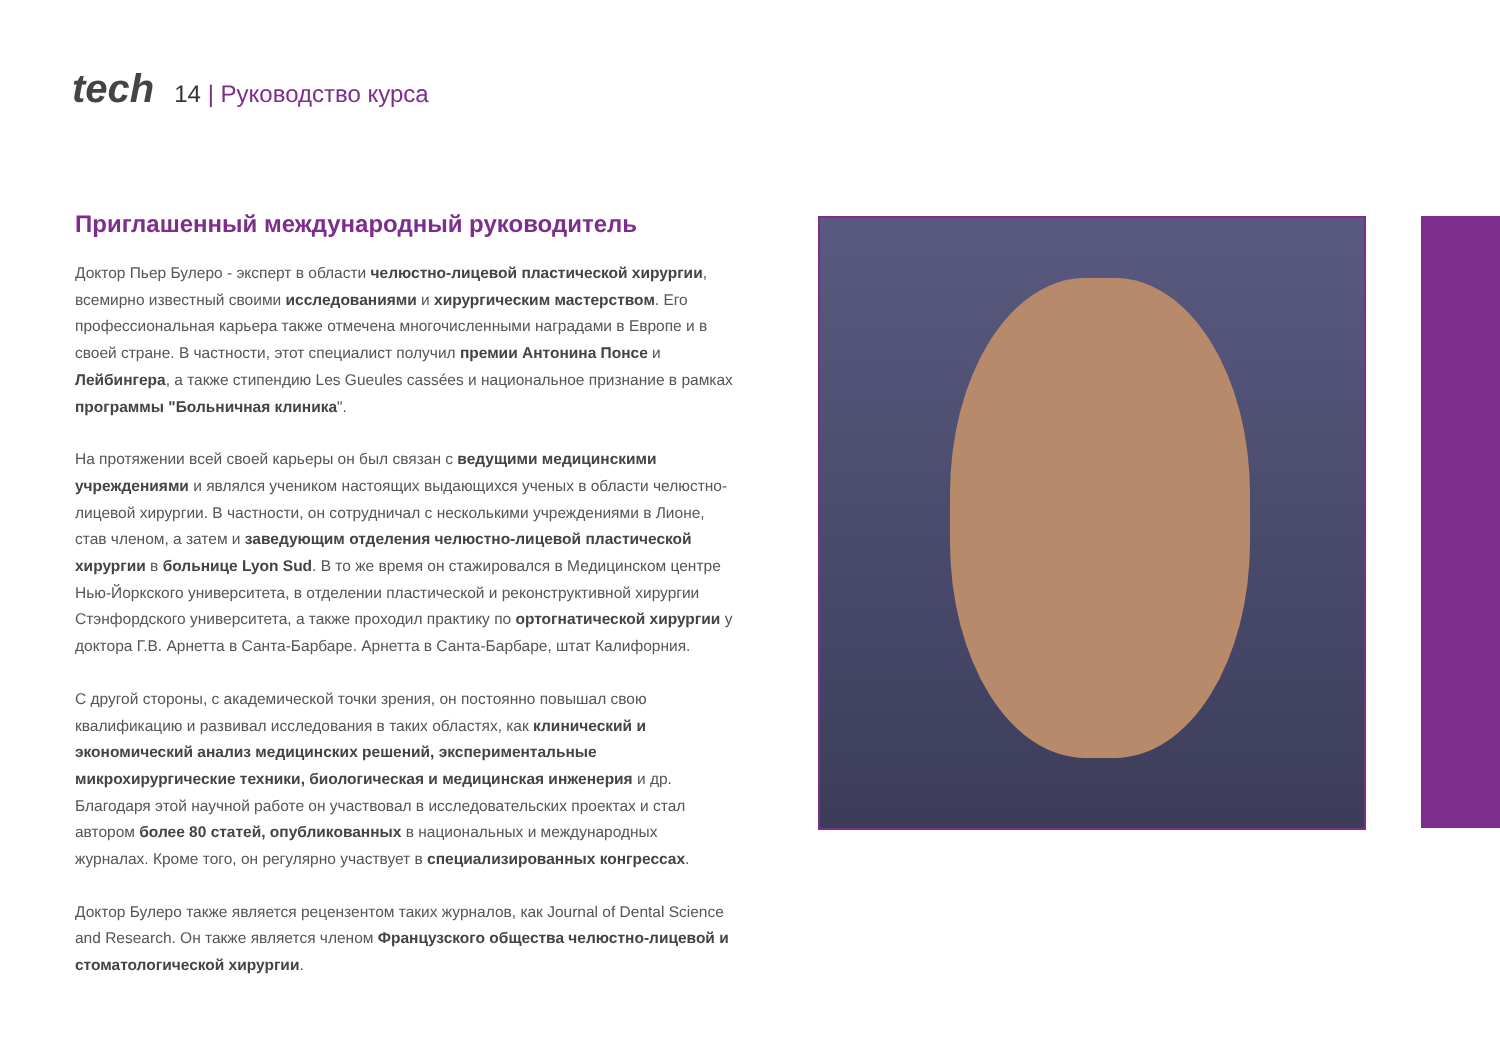tech 14 | Руководство курса
Приглашенный международный руководитель
Доктор Пьер Булеро - эксперт в области челюстно-лицевой пластической хирургии, всемирно известный своими исследованиями и хирургическим мастерством. Его профессиональная карьера также отмечена многочисленными наградами в Европе и в своей стране. В частности, этот специалист получил премии Антонина Понсе и Лейбингера, а также стипендию Les Gueules cassées и национальное признание в рамках программы "Больничная клиника".
На протяжении всей своей карьеры он был связан с ведущими медицинскими учреждениями и являлся учеником настоящих выдающихся ученых в области челюстно-лицевой хирургии. В частности, он сотрудничал с несколькими учреждениями в Лионе, став членом, а затем и заведующим отделения челюстно-лицевой пластической хирургии в больнице Lyon Sud. В то же время он стажировался в Медицинском центре Нью-Йоркского университета, в отделении пластической и реконструктивной хирургии Стэнфордского университета, а также проходил практику по ортогнатической хирургии у доктора Г.В. Арнетта в Санта-Барбаре. Арнетта в Санта-Барбаре, штат Калифорния.
С другой стороны, с академической точки зрения, он постоянно повышал свою квалификацию и развивал исследования в таких областях, как клинический и экономический анализ медицинских решений, экспериментальные микрохирургические техники, биологическая и медицинская инженерия и др. Благодаря этой научной работе он участвовал в исследовательских проектах и стал автором более 80 статей, опубликованных в национальных и международных журналах. Кроме того, он регулярно участвует в специализированных конгрессах.
Доктор Булеро также является рецензентом таких журналов, как Journal of Dental Science and Research. Он также является членом Французского общества челюстно-лицевой и стоматологической хирургии.